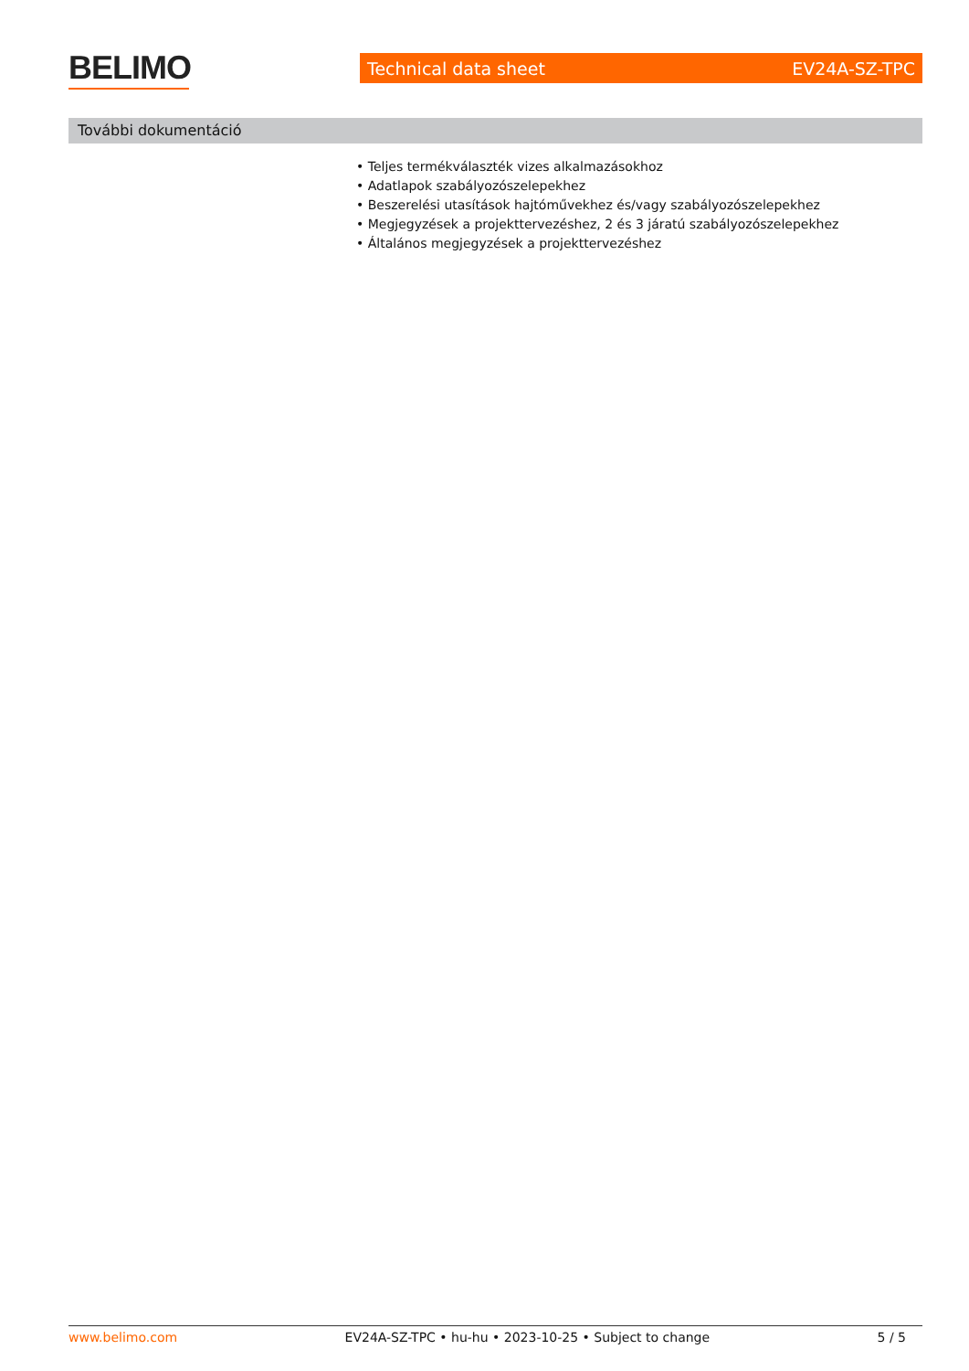BELIMO
Technical data sheet EV24A-SZ-TPC
További dokumentáció
• Teljes termékválaszték vizes alkalmazásokhoz
• Adatlapok szabályozószelepekhez
• Beszerelési utasítások hajtóművekhez és/vagy szabályozószelepekhez
• Megjegyzések a projekttervezéshez, 2 és 3 járatú szabályozószelepekhez
• Általános megjegyzések a projekttervezéshez
www.belimo.com EV24A-SZ-TPC • hu-hu • 2023-10-25 • Subject to change 5 / 5